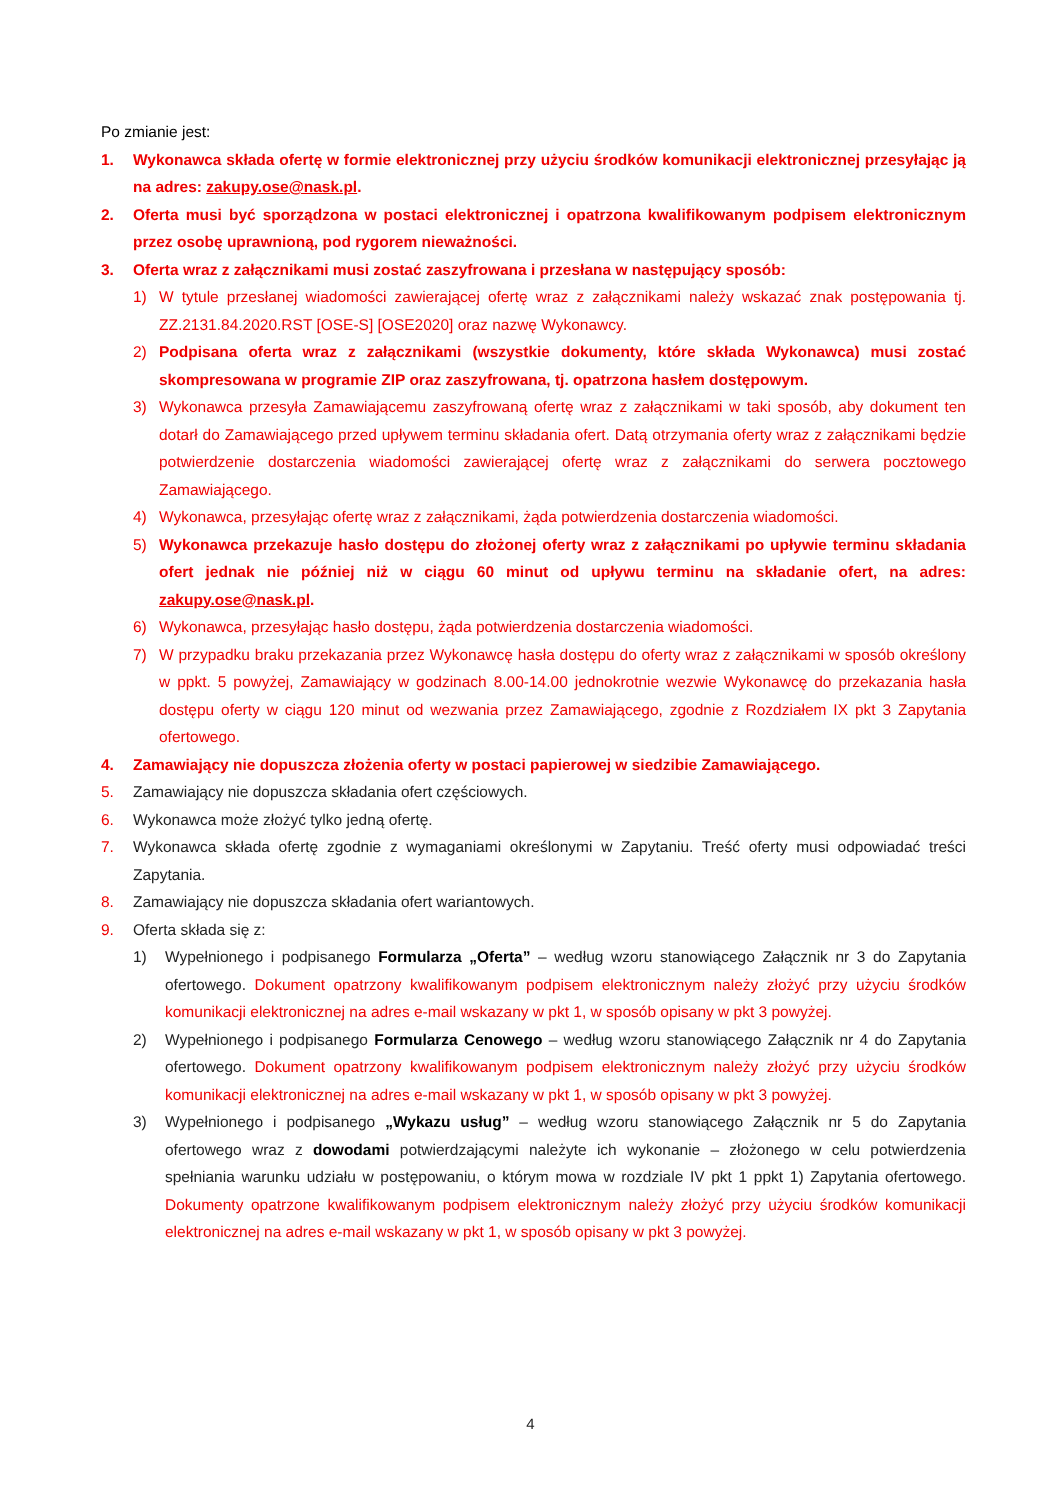Po zmianie jest:
1. Wykonawca składa ofertę w formie elektronicznej przy użyciu środków komunikacji elektronicznej przesyłając ją na adres: zakupy.ose@nask.pl.
2. Oferta musi być sporządzona w postaci elektronicznej i opatrzona kwalifikowanym podpisem elektronicznym przez osobę uprawnioną, pod rygorem nieważności.
3. Oferta wraz z załącznikami musi zostać zaszyfrowana i przesłana w następujący sposób:
1) W tytule przesłanej wiadomości zawierającej ofertę wraz z załącznikami należy wskazać znak postępowania tj. ZZ.2131.84.2020.RST [OSE-S] [OSE2020] oraz nazwę Wykonawcy.
2) Podpisana oferta wraz z załącznikami (wszystkie dokumenty, które składa Wykonawca) musi zostać skompresowana w programie ZIP oraz zaszyfrowana, tj. opatrzona hasłem dostępowym.
3) Wykonawca przesyła Zamawiającemu zaszyfrowaną ofertę wraz z załącznikami w taki sposób, aby dokument ten dotarł do Zamawiającego przed upływem terminu składania ofert. Datą otrzymania oferty wraz z załącznikami będzie potwierdzenie dostarczenia wiadomości zawierającej ofertę wraz z załącznikami do serwera pocztowego Zamawiającego.
4) Wykonawca, przesyłając ofertę wraz z załącznikami, żąda potwierdzenia dostarczenia wiadomości.
5) Wykonawca przekazuje hasło dostępu do złożonej oferty wraz z załącznikami po upływie terminu składania ofert jednak nie później niż w ciągu 60 minut od upływu terminu na składanie ofert, na adres: zakupy.ose@nask.pl.
6) Wykonawca, przesyłając hasło dostępu, żąda potwierdzenia dostarczenia wiadomości.
7) W przypadku braku przekazania przez Wykonawcę hasła dostępu do oferty wraz z załącznikami w sposób określony w ppkt. 5 powyżej, Zamawiający w godzinach 8.00-14.00 jednokrotnie wezwie Wykonawcę do przekazania hasła dostępu oferty w ciągu 120 minut od wezwania przez Zamawiającego, zgodnie z Rozdziałem IX pkt 3 Zapytania ofertowego.
4. Zamawiający nie dopuszcza złożenia oferty w postaci papierowej w siedzibie Zamawiającego.
5. Zamawiający nie dopuszcza składania ofert częściowych.
6. Wykonawca może złożyć tylko jedną ofertę.
7. Wykonawca składa ofertę zgodnie z wymaganiami określonymi w Zapytaniu. Treść oferty musi odpowiadać treści Zapytania.
8. Zamawiający nie dopuszcza składania ofert wariantowych.
9. Oferta składa się z:
1) Wypełnionego i podpisanego Formularza „Oferta” – według wzoru stanowiącego Załącznik nr 3 do Zapytania ofertowego. Dokument opatrzony kwalifikowanym podpisem elektronicznym należy złożyć przy użyciu środków komunikacji elektronicznej na adres e-mail wskazany w pkt 1, w sposób opisany w pkt 3 powyżej.
2) Wypełnionego i podpisanego Formularza Cenowego – według wzoru stanowiącego Załącznik nr 4 do Zapytania ofertowego. Dokument opatrzony kwalifikowanym podpisem elektronicznym należy złożyć przy użyciu środków komunikacji elektronicznej na adres e-mail wskazany w pkt 1, w sposób opisany w pkt 3 powyżej.
3) Wypełnionego i podpisanego „Wykazu usług” – według wzoru stanowiącego Załącznik nr 5 do Zapytania ofertowego wraz z dowodami potwierdzającymi należyte ich wykonanie – złożonego w celu potwierdzenia spełniania warunku udziału w postępowaniu, o którym mowa w rozdziale IV pkt 1 ppkt 1) Zapytania ofertowego. Dokumenty opatrzone kwalifikowanym podpisem elektronicznym należy złożyć przy użyciu środków komunikacji elektronicznej na adres e-mail wskazany w pkt 1, w sposób opisany w pkt 3 powyżej.
4